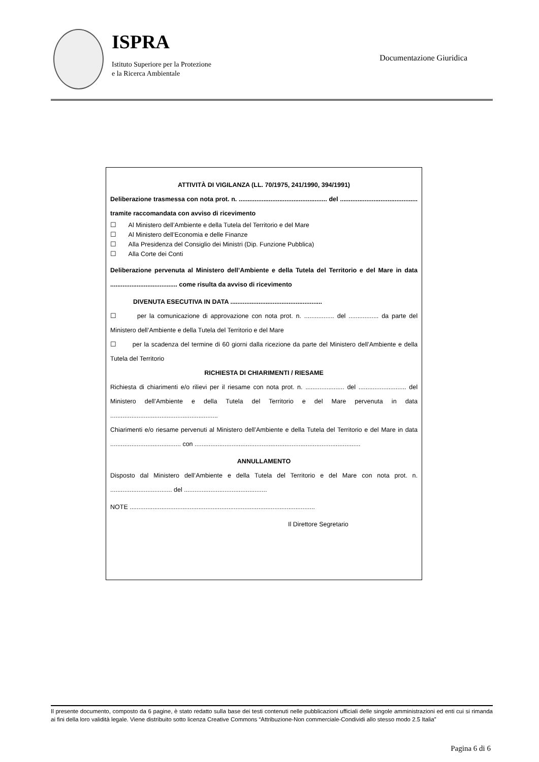ISPRA
Istituto Superiore per la Protezione
e la Ricerca Ambientale
Documentazione Giuridica
ATTIVITÀ DI VIGILANZA (LL. 70/1975, 241/1990, 394/1991)
Deliberazione trasmessa con nota prot. n. .................................................. del ............................................ tramite raccomandata con avviso di ricevimento
☐ Al Ministero dell’Ambiente e della Tutela del Territorio e del Mare
☐ Al Ministero dell’Economia e delle Finanze
☐ Alla Presidenza del Consiglio dei Ministri (Dip. Funzione Pubblica)
☐ Alla Corte dei Conti
Deliberazione pervenuta al Ministero dell’Ambiente e della Tutela del Territorio e del Mare in data ...................................... come risulta da avviso di ricevimento
DIVENUTA ESECUTIVA IN DATA ....................................................
☐ per la comunicazione di approvazione con nota prot. n. ................. del ................. da parte del Ministero dell’Ambiente e della Tutela del Territorio e del Mare
☐ per la scadenza del termine di 60 giorni dalla ricezione da parte del Ministero dell’Ambiente e della Tutela del Territorio
RICHIESTA DI CHIARIMENTI / RIESAME
Richiesta di chiarimenti e/o rilievi per il riesame con nota prot. n. ...................... del ........................... del Ministero dell’Ambiente e della Tutela del Territorio e del Mare pervenuta in data .............................................................
Chiarimenti e/o riesame pervenuti al Ministero dell’Ambiente e della Tutela del Territorio e del Mare in data ........................................ con ..............................................................................................
ANNULLAMENTO
Disposto dal Ministero dell’Ambiente e della Tutela del Territorio e del Mare con nota prot. n. ................................... del ...............................................
NOTE .........................................................................................................
Il Direttore Segretario
Il presente documento, composto da 6 pagine, è stato redatto sulla base dei testi contenuti nelle pubblicazioni ufficiali delle singole amministrazioni ed enti cui si rimanda ai fini della loro validità legale. Viene distribuito sotto licenza Creative Commons “Attribuzione-Non commerciale-Condividi allo stesso modo 2.5 Italia”
Pagina 6 di 6